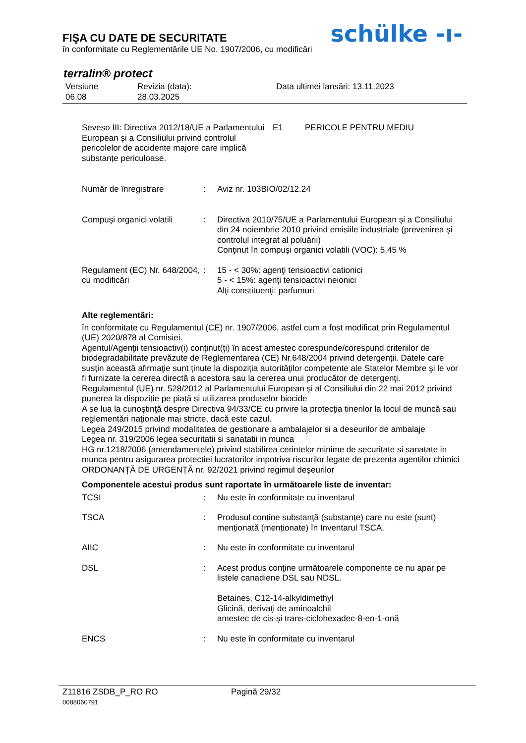FIŞA CU DATE DE SECURITATE
în conformitate cu Reglementările UE No. 1907/2006, cu modificări
schülke -ı-
terralin® protect
Versiune
06.08
Revizia (data):
28.03.2025
Data ultimei lansări: 13.11.2023
Seveso III: Directiva 2012/18/UE a Parlamentului European și a Consiliului privind controlul pericolelor de accidente majore care implică substanțe periculoase.
E1 PERICOLE PENTRU MEDIU
Număr de înregistrare : Aviz nr. 103BIO/02/12.24
Compuşi organici volatili
: Directiva 2010/75/UE a Parlamentului European și a Consiliului din 24 noiembrie 2010 privind emisiile industriale (prevenirea și controlul integrat al poluării)
Conţinut în compuşi organici volatili (VOC): 5,45 %
Regulament (EC) Nr. 648/2004, cu modificări
: 15 - < 30%: agenţi tensioactivi cationici
5 - < 15%: agenţi tensioactivi neionici
Alţi constituenţi: parfumuri
Alte reglementări:
în conformitate cu Regulamentul (CE) nr. 1907/2006, astfel cum a fost modificat prin Regulamentul (UE) 2020/878 al Comisiei.
Agentul/Agenţii tensioactiv(i) conţinut(ţi) în acest amestec corespunde/corespund criteriilor de biodegradabilitate prevăzute de Reglementarea (CE) Nr.648/2004 privind detergenţii. Datele care susţin această afirmaţie sunt ţinute la dispoziţia autorităţilor competente ale Statelor Membre şi le vor fi furnizate la cererea directă a acestora sau la cererea unui producător de detergenţi.
Regulamentul (UE) nr. 528/2012 al Parlamentului European și al Consiliului din 22 mai 2012 privind punerea la dispoziție pe piață și utilizarea produselor biocide
A se lua la cunoştinţă despre Directiva 94/33/CE cu privire la protecţia tinerilor la locul de muncă sau reglementări naţionale mai stricte, dacă este cazul.
Legea 249/2015 privind modalitatea de gestionare a ambalajelor si a deseurilor de ambalaje
Legea nr. 319/2006 legea securitatii si sanatatii in munca
HG nr.1218/2006 (amendamentele) privind stabilirea cerintelor minime de securitate si sanatate in munca pentru asigurarea protectiei lucratorilor impotriva riscurilor legate de prezenta agentilor chimici
ORDONANȚĂ DE URGENȚĂ nr. 92/2021 privind regimul deșeurilor
Componentele acestui produs sunt raportate în următoarele liste de inventar:
TCSI : Nu este în conformitate cu inventarul
TSCA : Produsul conține substanță (substanțe) care nu este (sunt) menționată (menționate) în Inventarul TSCA.
AIIC : Nu este în conformitate cu inventarul
DSL : Acest produs conţine următoarele componente ce nu apar pe listele canadiene DSL sau NDSL.
Betaines, C12-14-alkyldimethyl
Glicină, derivaţi de aminoalchil
amestec de cis-și trans-ciclohexadec-8-en-1-onă
ENCS : Nu este în conformitate cu inventarul
Z11816 ZSDB_P_RO RO Pagină 29/32
0088060791